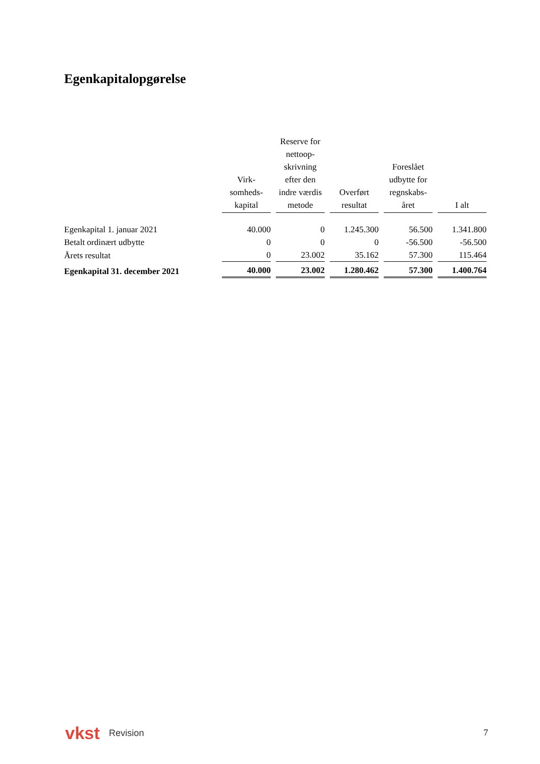Egenkapitalopgørelse
| | Virk- somheds- kapital | Reserve for nettoop- skrivning efter den indre værdis metode | Overført resultat | Foreslået udbytte for regnskabs- året | I alt |
| --- | --- | --- | --- | --- | --- |
| Egenkapital 1. januar 2021 | 40.000 | 0 | 1.245.300 | 56.500 | 1.341.800 |
| Betalt ordinært udbytte | 0 | 0 | 0 | -56.500 | -56.500 |
| Årets resultat | 0 | 23.002 | 35.162 | 57.300 | 115.464 |
| Egenkapital 31. december 2021 | 40.000 | 23.002 | 1.280.462 | 57.300 | 1.400.764 |
vkst Revision 7